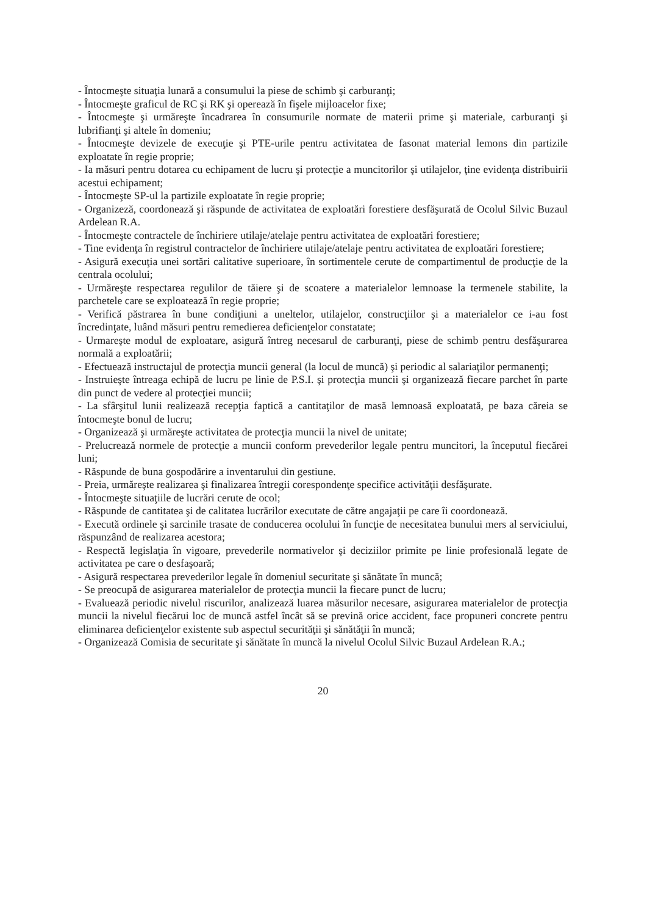- Întocmeşte situaţia lunară a consumului la piese de schimb şi carburanţi;
- Întocmeşte graficul de RC şi RK şi operează în fişele mijloacelor fixe;
- Întocmeşte şi urmăreşte încadrarea în consumurile normate de materii prime şi materiale, carburanţi şi lubrifianţi şi altele în domeniu;
- Întocmeşte devizele de execuţie şi PTE-urile pentru activitatea de fasonat material lemons din partizile exploatate în regie proprie;
- Ia măsuri pentru dotarea cu echipament de lucru şi protecţie a muncitorilor şi utilajelor, ţine evidenţa distribuirii acestui echipament;
- Întocmeşte SP-ul la partizile exploatate în regie proprie;
- Organizeză, coordonează şi răspunde de activitatea de exploatări forestiere desfăşurată de Ocolul Silvic Buzaul Ardelean R.A.
- Întocmeşte contractele de închiriere utilaje/atelaje pentru activitatea de exploatări forestiere;
- Tine evidenţa în registrul contractelor de închiriere utilaje/atelaje pentru activitatea de exploatări forestiere;
- Asigură execuţia unei sortări calitative superioare, în sortimentele cerute de compartimentul de producţie de la centrala ocolului;
- Urmăreşte respectarea regulilor de tăiere şi de scoatere a materialelor lemnoase la termenele stabilite, la parchetele care se exploatează în regie proprie;
- Verifică păstrarea în bune condiţiuni a uneltelor, utilajelor, construcţiilor şi a materialelor ce i-au fost încredinţate, luând măsuri pentru remedierea deficienţelor constatate;
- Urmareşte modul de exploatare, asigură întreg necesarul de carburanţi, piese de schimb pentru desfăşurarea normală a exploatării;
- Efectuează instructajul de protecţia muncii general (la locul de muncă) şi periodic al salariaţilor permanenţi;
- Instruieşte întreaga echipă de lucru pe linie de P.S.I. şi protecţia muncii şi organizează fiecare parchet în parte din punct de vedere al protecţiei muncii;
- La sfârşitul lunii realizează recepţia faptică a cantitaţilor de masă lemnoasă exploatată, pe baza căreia se întocmeşte bonul de lucru;
- Organizează şi urmăreşte activitatea de protecţia muncii la nivel de unitate;
- Prelucrează normele de protecţie a muncii conform prevederilor legale pentru muncitori, la începutul fiecărei luni;
- Răspunde de buna gospodărire a inventarului din gestiune.
- Preia, urmăreşte realizarea şi finalizarea întregii corespondenţe specifice activităţii desfăşurate.
- Întocmeşte situaţiile de lucrări cerute de ocol;
- Răspunde de cantitatea şi de calitatea lucrărilor executate de către angajaţii pe care îi coordonează.
- Execută ordinele şi sarcinile trasate de conducerea ocolului în funcţie de necesitatea bunului mers al serviciului, răspunzând de realizarea acestora;
- Respectă legislaţia în vigoare, prevederile normativelor şi deciziilor primite pe linie profesională legate de activitatea pe care o desfaşoară;
- Asigură respectarea prevederilor legale în domeniul securitate şi sănătate în muncă;
- Se preocupă de asigurarea materialelor de protecţia muncii la fiecare punct de lucru;
- Evaluează periodic nivelul riscurilor, analizează luarea măsurilor necesare, asigurarea materialelor de protecţia muncii la nivelul fiecărui loc de muncă astfel încât să se prevină orice accident, face propuneri concrete pentru eliminarea deficienţelor existente sub aspectul securităţii şi sănătăţii în muncă;
- Organizează Comisia de securitate şi sănătate în muncă la nivelul Ocolul Silvic Buzaul Ardelean R.A.;
20